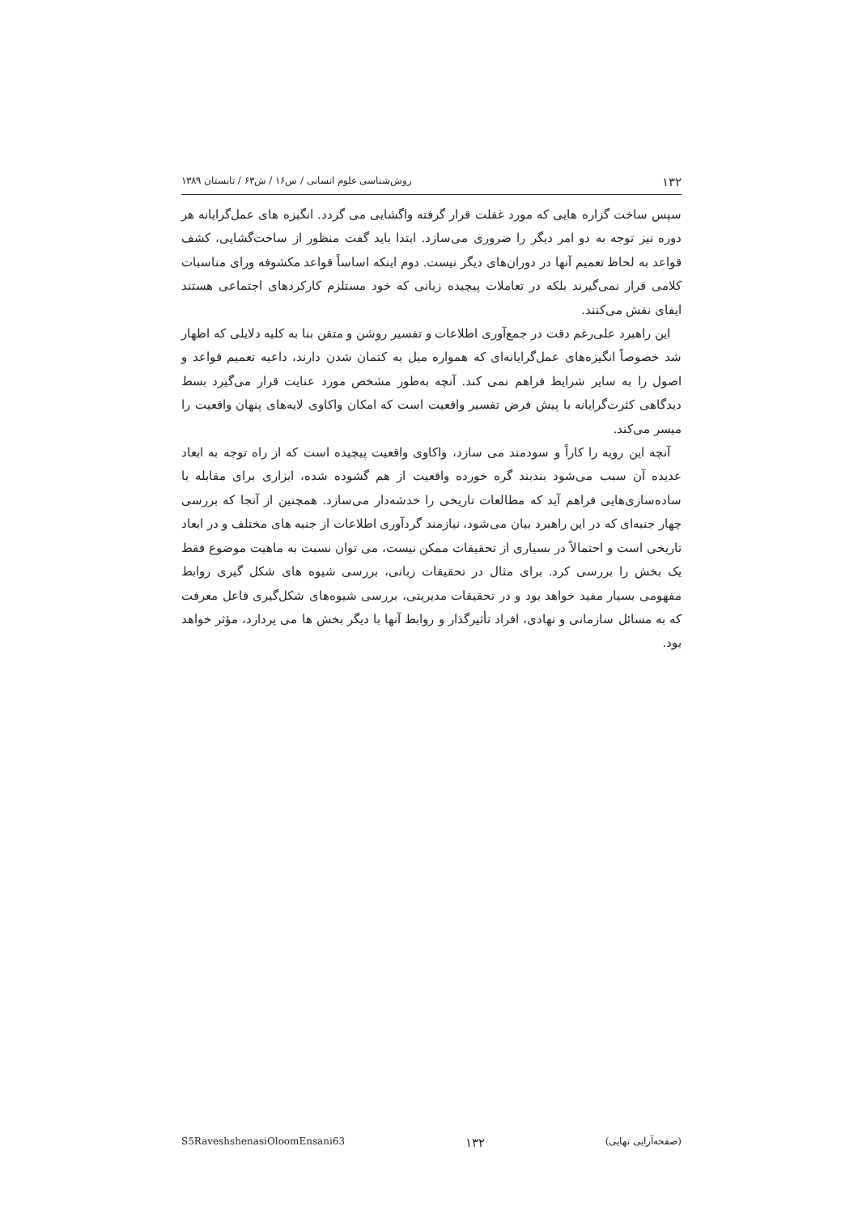۱۳۲ روش‌شناسی علوم انسانی / س۱۶ / ش۶۳ / تابستان ۱۳۸۹
سپس ساخت گزاره هایی که مورد غفلت قرار گرفته واگشایی می گردد. انگیزه های عمل‌گرایانه هر دوره نیز توجه به دو امر دیگر را ضروری می‌سازد. ابتدا باید گفت منظور از ساخت‌گشایی، کشف قواعد به لحاظ تعمیم آنها در دوران‌های دیگر نیست. دوم اینکه اساساً قواعد مکشوفه ورای مناسبات کلامی قرار نمی‌گیرند بلکه در تعاملات پیچیده زبانی که خود مستلزم کارکردهای اجتماعی هستند ایفای نقش می‌کنند.
این راهبرد علی‌رغم دقت در جمع‌آوری اطلاعات و تفسیر روشن و متقن بنا به کلیه دلایلی که اظهار شد خصوصاً انگیزه‌های عمل‌گرایانه‌ای که همواره میل به کتمان شدن دارند، داعیه تعمیم قواعد و اصول را به سایر شرایط فراهم نمی کند. آنچه به‌طور مشخص مورد عنایت قرار می‌گیرد بسط دیدگاهی کثرت‌گرایانه با پیش فرض تفسیر واقعیت است که امکان واکاوی لایه‌های پنهان واقعیت را میسر می‌کند.
آنچه این رویه را کاراً و سودمند می سازد، واکاوی واقعیت پیچیده است که از راه توجه به ابعاد عدیده آن سبب می‌شود بندبند گره خورده واقعیت از هم گشوده شده، ابزاری برای مقابله با ساده‌سازی‌هایی فراهم آید که مطالعات تاریخی را خدشه‌دار می‌سازد. همچنین از آنجا که بررسی چهار جنبه‌ای که در این راهبرد بیان می‌شود، نیازمند گردآوری اطلاعات از جنبه های مختلف و در ابعاد تاریخی است و احتمالاً در بسیاری از تحقیقات ممکن نیست، می توان نسبت به ماهیت موضوع فقط یک بخش را بررسی کرد. برای مثال در تحقیقات زبانی، بررسی شیوه های شکل گیری روابط مفهومی بسیار مفید خواهد بود و در تحقیقات مدیریتی، بررسی شیوه‌های شکل‌گیری فاعل معرفت که به مسائل سازمانی و نهادی، افراد تأثیرگذار و روابط آنها با دیگر بخش ها می پردازد، مؤثر خواهد بود.
S5RaveshshenasiOloomEnsani63 ۱۳۲ (صفحه‌آرایی نهایی)